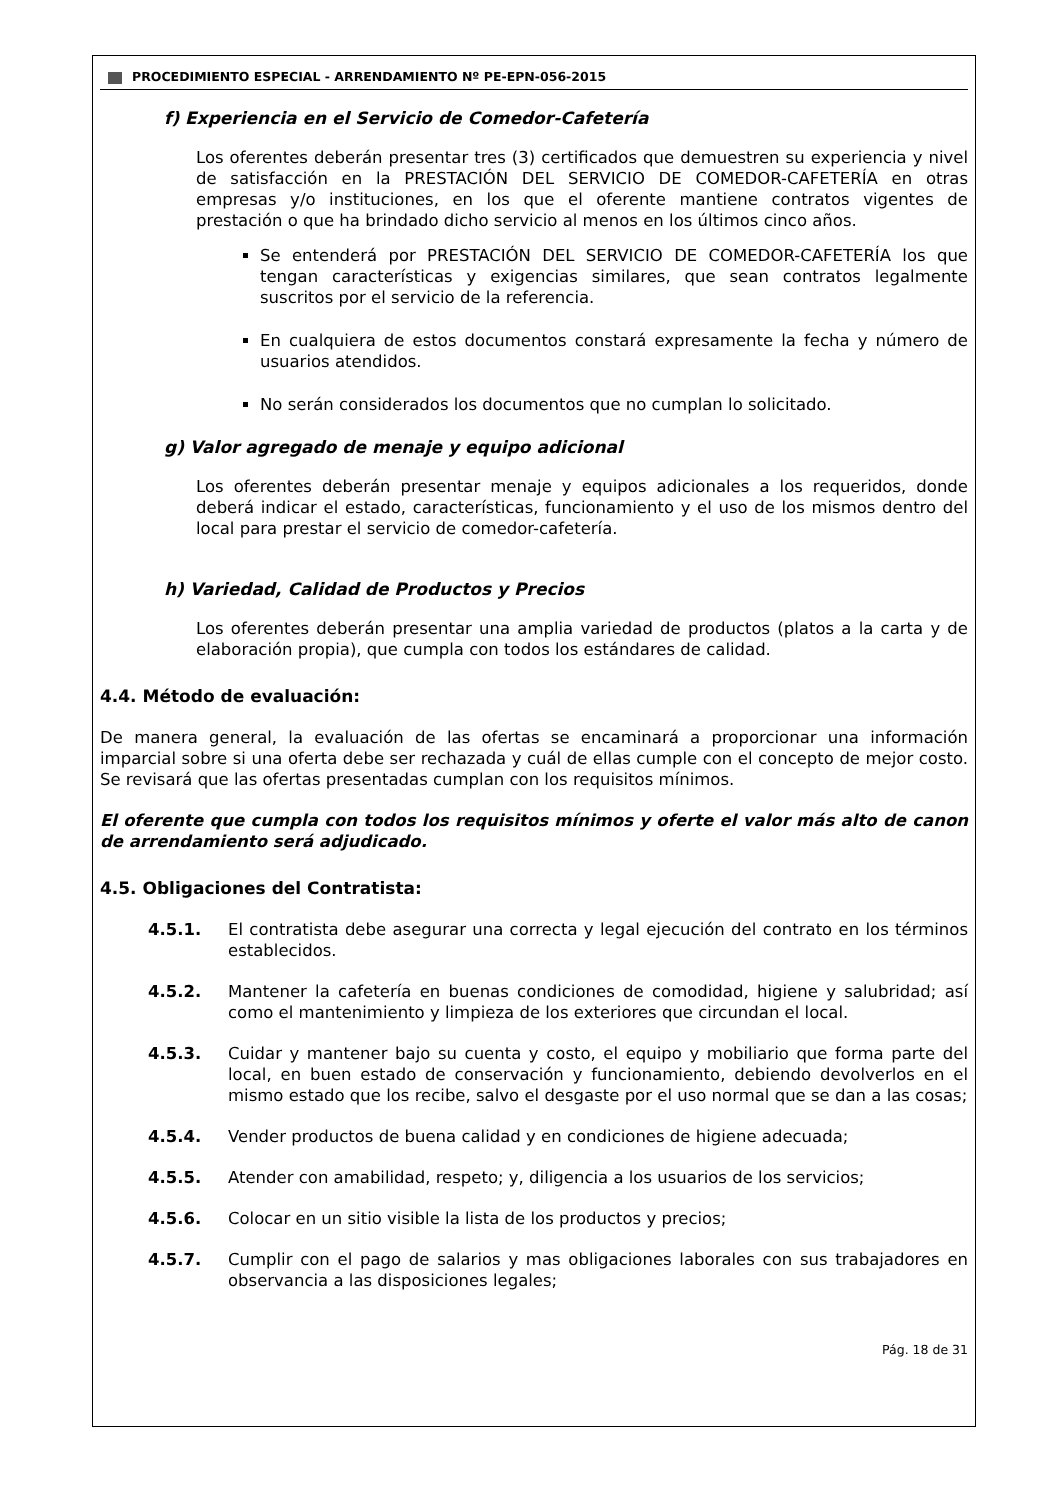PROCEDIMIENTO ESPECIAL - ARRENDAMIENTO Nº PE-EPN-056-2015
f) Experiencia en el Servicio de Comedor-Cafetería
Los oferentes deberán presentar tres (3) certificados que demuestren su experiencia y nivel de satisfacción en la PRESTACIÓN DEL SERVICIO DE COMEDOR-CAFETERÍA en otras empresas y/o instituciones, en los que el oferente mantiene contratos vigentes de prestación o que ha brindado dicho servicio al menos en los últimos cinco años.
Se entenderá por PRESTACIÓN DEL SERVICIO DE COMEDOR-CAFETERÍA los que tengan características y exigencias similares, que sean contratos legalmente suscritos por el servicio de la referencia.
En cualquiera de estos documentos constará expresamente la fecha y número de usuarios atendidos.
No serán considerados los documentos que no cumplan lo solicitado.
g) Valor agregado de menaje y equipo adicional
Los oferentes deberán presentar menaje y equipos adicionales a los requeridos, donde deberá indicar el estado, características, funcionamiento y el uso de los mismos dentro del local para prestar el servicio de comedor-cafetería.
h) Variedad, Calidad de Productos y Precios
Los oferentes deberán presentar una amplia variedad de productos (platos a la carta y de elaboración propia), que cumpla con todos los estándares de calidad.
4.4. Método de evaluación:
De manera general, la evaluación de las ofertas se encaminará a proporcionar una información imparcial sobre si una oferta debe ser rechazada y cuál de ellas cumple con el concepto de mejor costo. Se revisará que las ofertas presentadas cumplan con los requisitos mínimos.
El oferente que cumpla con todos los requisitos mínimos y oferte el valor más alto de canon de arrendamiento será adjudicado.
4.5. Obligaciones del Contratista:
4.5.1. El contratista debe asegurar una correcta y legal ejecución del contrato en los términos establecidos.
4.5.2. Mantener la cafetería en buenas condiciones de comodidad, higiene y salubridad; así como el mantenimiento y limpieza de los exteriores que circundan el local.
4.5.3. Cuidar y mantener bajo su cuenta y costo, el equipo y mobiliario que forma parte del local, en buen estado de conservación y funcionamiento, debiendo devolverlos en el mismo estado que los recibe, salvo el desgaste por el uso normal que se dan a las cosas;
4.5.4. Vender productos de buena calidad y en condiciones de higiene adecuada;
4.5.5. Atender con amabilidad, respeto; y, diligencia a los usuarios de los servicios;
4.5.6. Colocar en un sitio visible la lista de los productos y precios;
4.5.7. Cumplir con el pago de salarios y mas obligaciones laborales con sus trabajadores en observancia a las disposiciones legales;
Pág. 18 de 31